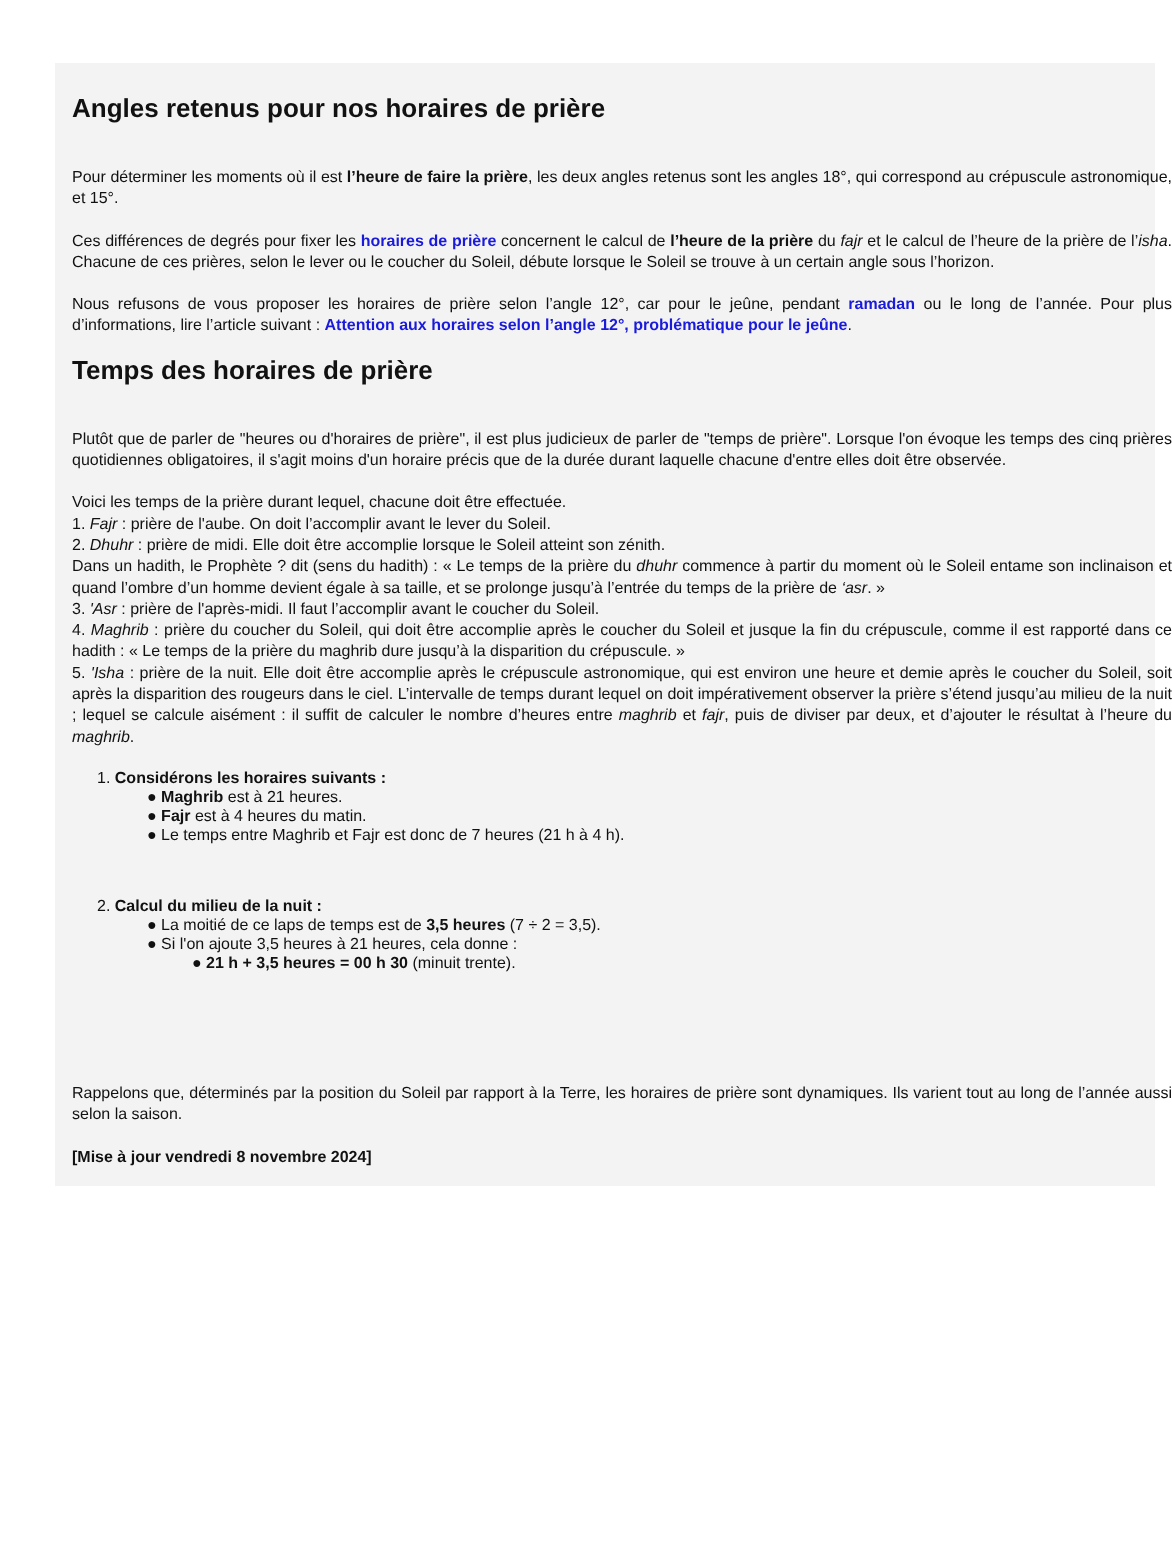Angles retenus pour nos horaires de prière
Pour déterminer les moments où il est l’heure de faire la prière, les deux angles retenus sont les angles 18°, qui correspond au crépuscule astronomique, et 15°.
Ces différences de degrés pour fixer les horaires de prière concernent le calcul de l’heure de la prière du fajr et le calcul de l’heure de la prière de l’isha. Chacune de ces prières, selon le lever ou le coucher du Soleil, débute lorsque le Soleil se trouve à un certain angle sous l’horizon.
Nous refusons de vous proposer les horaires de prière selon l’angle 12°, car pour le jeûne, pendant ramadan ou le long de l’année. Pour plus d’informations, lire l’article suivant : Attention aux horaires selon l’angle 12°, problématique pour le jeûne.
Temps des horaires de prière
Plutôt que de parler de "heures ou d'horaires de prière", il est plus judicieux de parler de "temps de prière". Lorsque l'on évoque les temps des cinq prières quotidiennes obligatoires, il s'agit moins d'un horaire précis que de la durée durant laquelle chacune d'entre elles doit être observée.
Voici les temps de la prière durant lequel, chacune doit être effectuée.
1. Fajr : prière de l'aube. On doit l’accomplir avant le lever du Soleil.
2. Dhuhr : prière de midi. Elle doit être accomplie lorsque le Soleil atteint son zénith.
Dans un hadith, le Prophète ? dit (sens du hadith) : « Le temps de la prière du dhuhr commence à partir du moment où le Soleil entame son inclinaison et quand l’ombre d’un homme devient égale à sa taille, et se prolonge jusqu’à l’entrée du temps de la prière de ‘asr. »
3. 'Asr : prière de l'après-midi. Il faut l’accomplir avant le coucher du Soleil.
4. Maghrib : prière du coucher du Soleil, qui doit être accomplie après le coucher du Soleil et jusque la fin du crépuscule, comme il est rapporté dans ce hadith : « Le temps de la prière du maghrib dure jusqu’à la disparition du crépuscule. »
5. 'Isha : prière de la nuit. Elle doit être accomplie après le crépuscule astronomique, qui est environ une heure et demie après le coucher du Soleil, soit après la disparition des rougeurs dans le ciel. L’intervalle de temps durant lequel on doit impérativement observer la prière s’étend jusqu’au milieu de la nuit ; lequel se calcule aisément : il suffit de calculer le nombre d’heures entre maghrib et fajr, puis de diviser par deux, et d’ajouter le résultat à l’heure du maghrib.
1. Considérons les horaires suivants :
● Maghrib est à 21 heures.
● Fajr est à 4 heures du matin.
● Le temps entre Maghrib et Fajr est donc de 7 heures (21 h à 4 h).
2. Calcul du milieu de la nuit :
● La moitié de ce laps de temps est de 3,5 heures (7 ÷ 2 = 3,5).
● Si l'on ajoute 3,5 heures à 21 heures, cela donne :
● 21 h + 3,5 heures = 00 h 30 (minuit trente).
Rappelons que, déterminés par la position du Soleil par rapport à la Terre, les horaires de prière sont dynamiques. Ils varient tout au long de l’année aussi selon la saison.
[Mise à jour vendredi 8 novembre 2024]